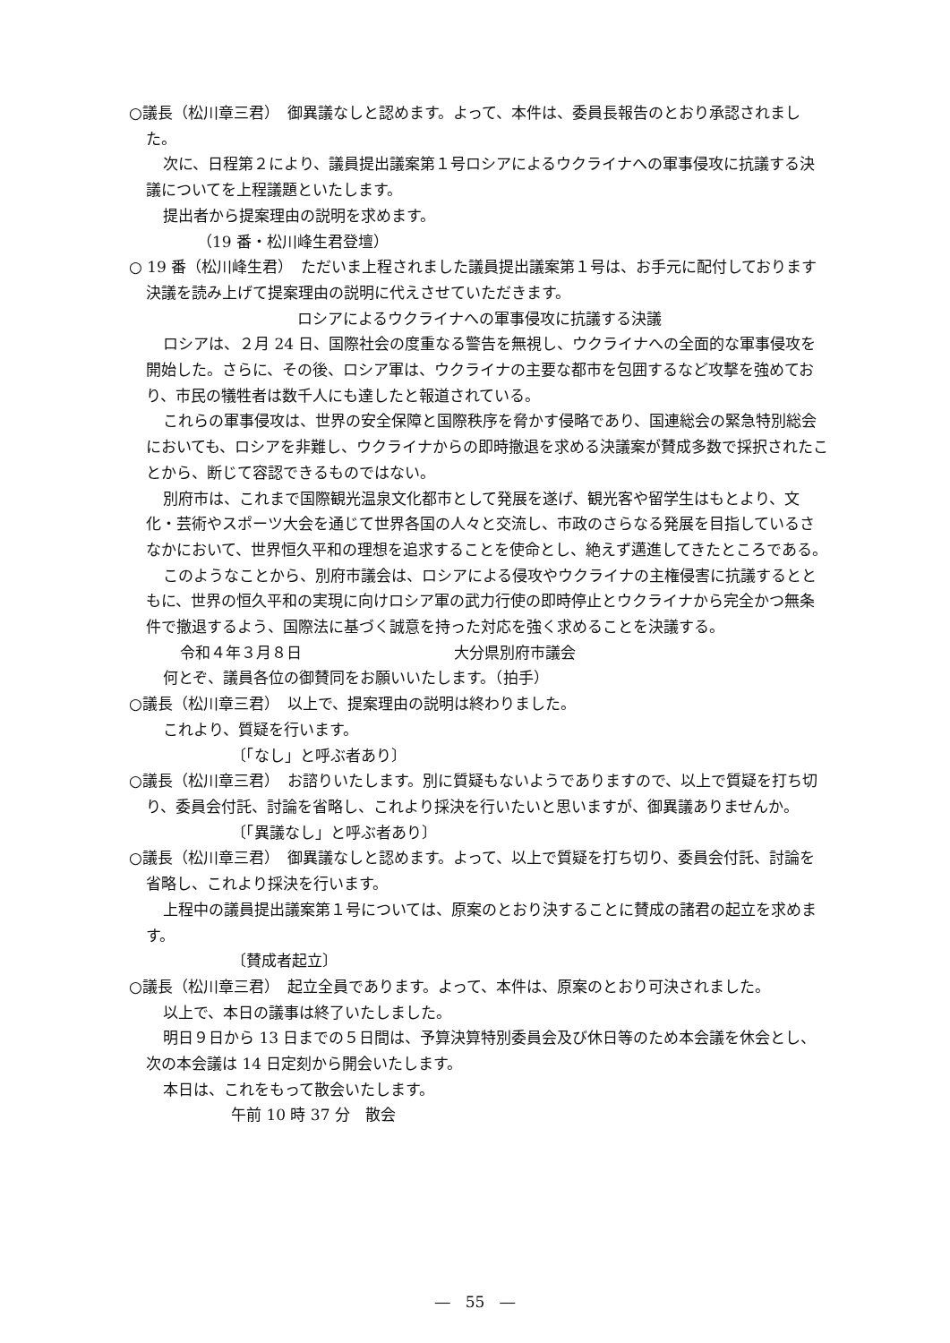○議長（松川章三君）　御異議なしと認めます。よって、本件は、委員長報告のとおり承認されました。
次に、日程第２により、議員提出議案第１号ロシアによるウクライナへの軍事侵攻に抗議する決議についてを上程議題といたします。
提出者から提案理由の説明を求めます。
（19 番・松川峰生君登壇）
○ 19 番（松川峰生君）　ただいま上程されました議員提出議案第１号は、お手元に配付しております決議を読み上げて提案理由の説明に代えさせていただきます。
ロシアによるウクライナへの軍事侵攻に抗議する決議
ロシアは、２月 24 日、国際社会の度重なる警告を無視し、ウクライナへの全面的な軍事侵攻を開始した。さらに、その後、ロシア軍は、ウクライナの主要な都市を包囲するなど攻撃を強めており、市民の犠牲者は数千人にも達したと報道されている。
これらの軍事侵攻は、世界の安全保障と国際秩序を脅かす侵略であり、国連総会の緊急特別総会においても、ロシアを非難し、ウクライナからの即時撤退を求める決議案が賛成多数で採択されたことから、断じて容認できるものではない。
別府市は、これまで国際観光温泉文化都市として発展を遂げ、観光客や留学生はもとより、文化・芸術やスポーツ大会を通じて世界各国の人々と交流し、市政のさらなる発展を目指しているさなかにおいて、世界恒久平和の理想を追求することを使命とし、絶えず邁進してきたところである。
このようなことから、別府市議会は、ロシアによる侵攻やウクライナの主権侵害に抗議するとともに、世界の恒久平和の実現に向けロシア軍の武力行使の即時停止とウクライナから完全かつ無条件で撤退するよう、国際法に基づく誠意を持った対応を強く求めることを決議する。
令和４年３月８日　　　　　　　　　　大分県別府市議会
何とぞ、議員各位の御賛同をお願いいたします。（拍手）
○議長（松川章三君）　以上で、提案理由の説明は終わりました。
これより、質疑を行います。
〔「なし」と呼ぶ者あり〕
○議長（松川章三君）　お諮りいたします。別に質疑もないようでありますので、以上で質疑を打ち切り、委員会付託、討論を省略し、これより採決を行いたいと思いますが、御異議ありませんか。
〔「異議なし」と呼ぶ者あり〕
○議長（松川章三君）　御異議なしと認めます。よって、以上で質疑を打ち切り、委員会付託、討論を省略し、これより採決を行います。
上程中の議員提出議案第１号については、原案のとおり決することに賛成の諸君の起立を求めます。
〔賛成者起立〕
○議長（松川章三君）　起立全員であります。よって、本件は、原案のとおり可決されました。
以上で、本日の議事は終了いたしました。
明日９日から 13 日までの５日間は、予算決算特別委員会及び休日等のため本会議を休会とし、次の本会議は 14 日定刻から開会いたします。
本日は、これをもって散会いたします。
午前 10 時 37 分　散会
―　55　―